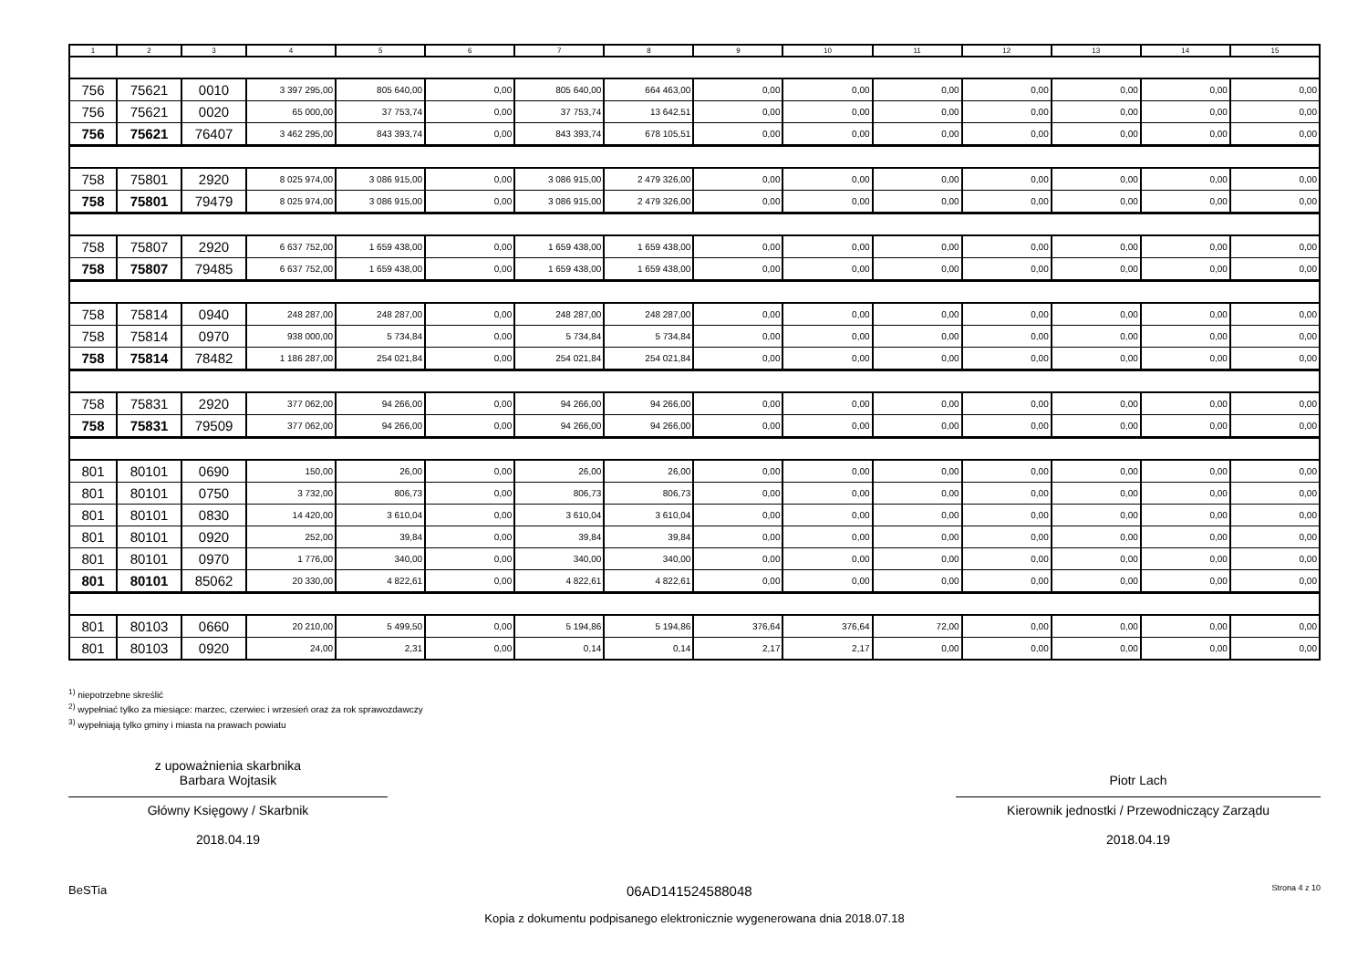| 1 | 2 | 3 | 4 | 5 | 6 | 7 | 8 | 9 | 10 | 11 | 12 | 13 | 14 | 15 |
| --- | --- | --- | --- | --- | --- | --- | --- | --- | --- | --- | --- | --- | --- | --- |
| 756 | 75621 | 0010 | 3 397 295,00 | 805 640,00 | 0,00 | 805 640,00 | 664 463,00 | 0,00 | 0,00 | 0,00 | 0,00 | 0,00 | 0,00 | 0,00 |
| 756 | 75621 | 0020 | 65 000,00 | 37 753,74 | 0,00 | 37 753,74 | 13 642,51 | 0,00 | 0,00 | 0,00 | 0,00 | 0,00 | 0,00 | 0,00 |
| 756 | 75621 | 76407 | 3 462 295,00 | 843 393,74 | 0,00 | 843 393,74 | 678 105,51 | 0,00 | 0,00 | 0,00 | 0,00 | 0,00 | 0,00 | 0,00 |
| 758 | 75801 | 2920 | 8 025 974,00 | 3 086 915,00 | 0,00 | 3 086 915,00 | 2 479 326,00 | 0,00 | 0,00 | 0,00 | 0,00 | 0,00 | 0,00 | 0,00 |
| 758 | 75801 | 79479 | 8 025 974,00 | 3 086 915,00 | 0,00 | 3 086 915,00 | 2 479 326,00 | 0,00 | 0,00 | 0,00 | 0,00 | 0,00 | 0,00 | 0,00 |
| 758 | 75807 | 2920 | 6 637 752,00 | 1 659 438,00 | 0,00 | 1 659 438,00 | 1 659 438,00 | 0,00 | 0,00 | 0,00 | 0,00 | 0,00 | 0,00 | 0,00 |
| 758 | 75807 | 79485 | 6 637 752,00 | 1 659 438,00 | 0,00 | 1 659 438,00 | 1 659 438,00 | 0,00 | 0,00 | 0,00 | 0,00 | 0,00 | 0,00 | 0,00 |
| 758 | 75814 | 0940 | 248 287,00 | 248 287,00 | 0,00 | 248 287,00 | 248 287,00 | 0,00 | 0,00 | 0,00 | 0,00 | 0,00 | 0,00 | 0,00 |
| 758 | 75814 | 0970 | 938 000,00 | 5 734,84 | 0,00 | 5 734,84 | 5 734,84 | 0,00 | 0,00 | 0,00 | 0,00 | 0,00 | 0,00 | 0,00 |
| 758 | 75814 | 78482 | 1 186 287,00 | 254 021,84 | 0,00 | 254 021,84 | 254 021,84 | 0,00 | 0,00 | 0,00 | 0,00 | 0,00 | 0,00 | 0,00 |
| 758 | 75831 | 2920 | 377 062,00 | 94 266,00 | 0,00 | 94 266,00 | 94 266,00 | 0,00 | 0,00 | 0,00 | 0,00 | 0,00 | 0,00 | 0,00 |
| 758 | 75831 | 79509 | 377 062,00 | 94 266,00 | 0,00 | 94 266,00 | 94 266,00 | 0,00 | 0,00 | 0,00 | 0,00 | 0,00 | 0,00 | 0,00 |
| 801 | 80101 | 0690 | 150,00 | 26,00 | 0,00 | 26,00 | 26,00 | 0,00 | 0,00 | 0,00 | 0,00 | 0,00 | 0,00 | 0,00 |
| 801 | 80101 | 0750 | 3 732,00 | 806,73 | 0,00 | 806,73 | 806,73 | 0,00 | 0,00 | 0,00 | 0,00 | 0,00 | 0,00 | 0,00 |
| 801 | 80101 | 0830 | 14 420,00 | 3 610,04 | 0,00 | 3 610,04 | 3 610,04 | 0,00 | 0,00 | 0,00 | 0,00 | 0,00 | 0,00 | 0,00 |
| 801 | 80101 | 0920 | 252,00 | 39,84 | 0,00 | 39,84 | 39,84 | 0,00 | 0,00 | 0,00 | 0,00 | 0,00 | 0,00 | 0,00 |
| 801 | 80101 | 0970 | 1 776,00 | 340,00 | 0,00 | 340,00 | 340,00 | 0,00 | 0,00 | 0,00 | 0,00 | 0,00 | 0,00 | 0,00 |
| 801 | 80101 | 85062 | 20 330,00 | 4 822,61 | 0,00 | 4 822,61 | 4 822,61 | 0,00 | 0,00 | 0,00 | 0,00 | 0,00 | 0,00 | 0,00 |
| 801 | 80103 | 0660 | 20 210,00 | 5 499,50 | 0,00 | 5 194,86 | 5 194,86 | 376,64 | 376,64 | 72,00 | 0,00 | 0,00 | 0,00 | 0,00 |
| 801 | 80103 | 0920 | 24,00 | 2,31 | 0,00 | 0,14 | 0,14 | 2,17 | 2,17 | 0,00 | 0,00 | 0,00 | 0,00 | 0,00 |
<sup>1)</sup> niepotrzebne skreślić
<sup>2)</sup> wypełniać tylko za miesiące: marzec, czerwiec i wrzesień oraz za rok sprawozdawczy
<sup>3)</sup> wypełniają tylko gminy i miasta na prawach powiatu
z upoważnienia skarbnika
Barbara Wojtasik
Główny Księgowy / Skarbnik
2018.04.19
Piotr Lach
Kierownik jednostki / Przewodniczący Zarządu
2018.04.19
BeSTia 06AD141524588048 Strona 4 z 10
Kopia z dokumentu podpisanego elektronicznie wygenerowana dnia 2018.07.18